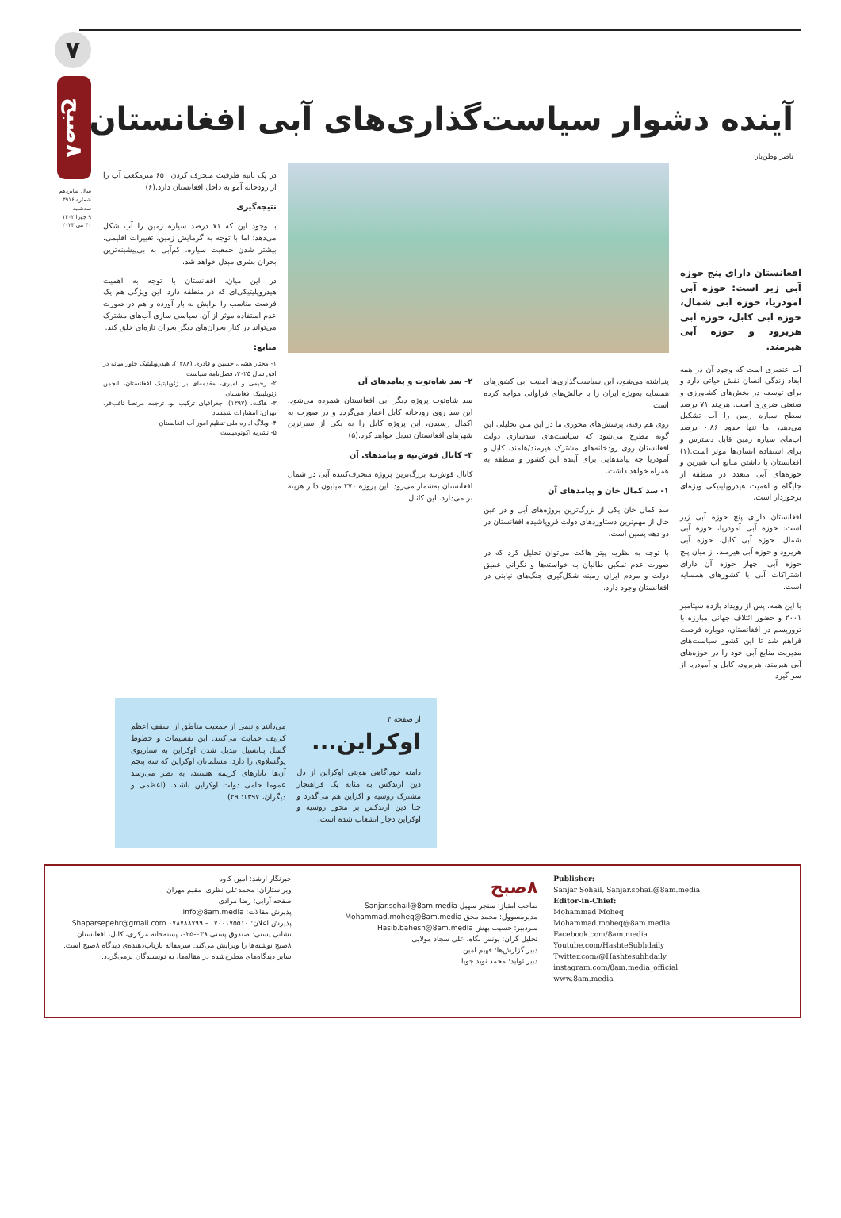۷
۸صبح
سال شانزدهم
شماره ۳۹۱۶
سه‌شنبه
۹ جوزا ۱۴۰۲
۳۰ می ۲۰۲۳
آینده دشوار سیاست‌گذاری‌های آبی افغانستان
ناصر وطن‌یار
افغانستان دارای پنج حوزه آبی زیر است: حوزه آبی آمودریا، حوزه آبی شمال، حوزه آبی کابل، حوزه آبی هریرود و حوزه آبی هیرمند.
آب عنصری است که وجود آن در همه ابعاد زندگی انسان نقش حیاتی دارد و برای توسعه در بخش‌های کشاورزی و صنعتی ضروری است. هرچند ۷۱ درصد سطح سیاره زمین را آب تشکیل می‌دهد، اما تنها حدود ۰،۸۶ درصد آب‌های سیاره زمین قابل دسترس و برای استفاده انسان‌ها موثر است.(۱) افغانستان با داشتن منابع آب شیرین و حوزه‌های آبی متعدد در منطقه از جایگاه و اهمیت هیدروپلیتیکی ویژه‌ای برخوردار است.
افغانستان دارای پنج حوزه آبی زیر است: حوزه آبی آمودریا، حوزه آبی شمال، حوزه آبی کابل، حوزه آبی هریرود و حوزه آبی هیرمند. از میان پنج حوزه آبی، چهار حوزه آن دارای اشتراکات آبی با کشورهای همسایه است.
با این همه، پس از رویداد یازده سپتامبر ۲۰۰۱ و حضور ائتلاف جهانی مبارزه با تروریسم در افغانستان، دوباره فرصت فراهم شد تا این کشور سیاست‌های مدیریت منابع آبی خود را در حوزه‌های آبی هیرمند، هریرود، کابل و آمودریا از سر گیرد.
پنداشته می‌شود، این سیاست‌گذاری‌ها امنیت آبی کشورهای همسایه به‌ویژه ایران را با چالش‌های فراوانی مواجه کرده است.
روی هم رفته، پرسش‌های محوری ما در این متن تحلیلی این گونه مطرح می‌شود که سیاست‌های سدسازی دولت افغانستان روی رودخانه‌های مشترک هیرمند/هلمند، کابل و آمودریا چه پیامدهایی برای آینده این کشور و منطقه به همراه خواهد داشت.
۱- سد کمال خان و پیامدهای آن
سد کمال خان یکی از بزرگ‌ترین پروژه‌های آبی و در عین حال از مهم‌ترین دستاوردهای دولت فروپاشیده افغانستان در دو دهه پسین است.
با توجه به نظریه پیتر هاکت می‌توان تحلیل کرد که در صورت عدم تمکین طالبان به خواسته‌ها و نگرانی عمیق دولت و مردم ایران زمینه شکل‌گیری جنگ‌های نیابتی در افغانستان وجود دارد.
۲- سد شاه‌توت و پیامدهای آن
سد شاه‌توت پروژه دیگر آبی افغانستان شمرده می‌شود. این سد روی رودخانه کابل اعمار می‌گردد و در صورت به اکمال رسیدن، این پروژه کابل را به یکی از سبزترین شهرهای افغانستان تبدیل خواهد کرد.(۵)
۳- کانال قوش‌تپه و پیامدهای آن
کانال قوش‌تپه بزرگ‌ترین پروژه منحرف‌کننده آبی در شمال افغانستان به‌شمار می‌رود. این پروژه ۲۷۰ میلیون دالر هزینه بر می‌دارد. این کانال
در یک ثانیه ظرفیت منحرف کردن ۶۵۰ مترمکعب آب را از رودخانه آمو به داخل افغانستان دارد.(۶)
نتیجه‌گیری
با وجود این که ۷۱ درصد سیاره زمین را آب شکل می‌دهد؛ اما با توجه به گرمایش زمین، تغییرات اقلیمی، بیشتر شدن جمعیت سیاره، کم‌آبی به بی‌پیشینه‌ترین بحران بشری مبدل خواهد شد.
در این میان، افغانستان با توجه به اهمیت هیدروپلیتیکی‌ای که در منطقه دارد، این ویژگی هم یک فرصت مناسب را برایش به بار آورده و هم در صورت عدم استفاده موثر از آن، سیاسی سازی آب‌های مشترک می‌تواند در کنار بحران‌های دیگر بحران تازه‌ای خلق کند.
منابع:
۱- مختار هشی، حسین و قادری (۱۳۸۸)، هیدروپلیتیک خاور میانه در افق سال ۲۰۲۵، فصل‌نامه سیاست
۲- رحیمی و امیری، مقدمه‌ای بر ژئوپلیتیک افغانستان، انجمن ژئوپلیتیک افغانستان
۳- هاکت، (۱۳۹۷)، جغرافیای ترکیب نو، ترجمه مرتضا ثاقب‌فر، تهران: انتشارات شمشاد
۴- وبلاگ اداره ملی تنظیم امور آب افغانستان
۵- نشریه اکونومیست
از صفحه ۴
اوکراین...
دامنه خودآگاهی هویتی اوکراین از دل دین ارتدکس به مثابه یک فراهنجار مشترک روسیه و اکراین هم می‌گذرد و حتا دین ارتدکس بر محور روسیه و اوکراین دچار انشعاب شده است.
می‌دانند و نیمی از جمعیت مناطق از اسقف اعظم کی‌یف حمایت می‌کنند. این تقسیمات و خطوط گسل پتانسیل تبدیل شدن اوکراین به سناریوی یوگسلاوی را دارد. مسلمانان اوکراین که سه پنجم آن‌ها تاتارهای کریمه هستند، به نظر می‌رسد عموما حامی دولت اوکراین باشند. (اعظمی و دیگران، ۱۳۹۷: ۲۹)
Publisher:
Sanjar Sohail, Sanjar.sohail@8am.media
Editor-in-Chief:
Mohammad Moheq
Mohammad.moheq@8am.media
Facebook.com/8am.media
Youtube.com/HashteSubhdaily
Twitter.com/@Hashtesubhdaily
instagram.com/8am.media_official
www.8am.media
۸صبح
صاحب امتیاز: سنجر سهیل Sanjar.sohail@8am.media
مدیرمسوول: محمد محق Mohammad.moheq@8am.media
سردبیر: حسیب بهش Hasib.bahesh@8am.media
تحلیل گران: یونس نگاه، علی سجاد مولایی
دبیر گزارش‌ها: فهیم امین
دبیر تولید: محمد نوید جویا
خبرنگار ارشد: امین کاوه
ویراستاران: محمدعلی نظری، مقیم مهران
صفحه آرایی: رضا مرادی
پذیرش مقالات: Info@8am.media
پذیرش اعلان: ۰۷۰۰۱۷۵۵۱۰ - ۰۷۸۷۸۸۷۹۹ Shaparsepehr@gmail.com
نشانی پستی: صندوق پستی ۰۳۸-۰۲۵، پسته‌خانه مرکزی، کابل، افغانستان
۸صبح نوشته‌ها را ویرایش می‌کند. سرمقاله بازتاب‌دهنده‌ی دیدگاه ۸صبح است. سایر دیدگاه‌های مطرح‌شده در مقاله‌ها، به نویسندگان برمی‌گردد.